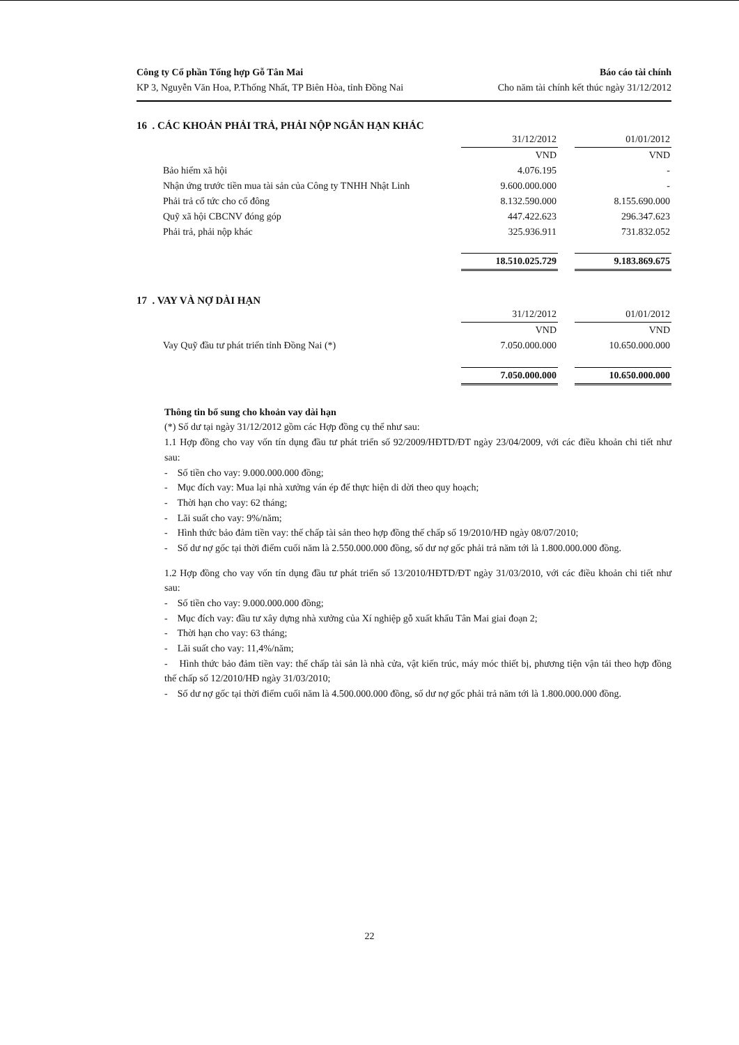Công ty Cổ phần Tổng hợp Gỗ Tân Mai
KP 3, Nguyễn Văn Hoa, P.Thống Nhất, TP Biên Hòa, tỉnh Đồng Nai
Báo cáo tài chính
Cho năm tài chính kết thúc ngày 31/12/2012
16 . CÁC KHOẢN PHẢI TRẢ, PHẢI NỘP NGẮN HẠN KHÁC
| | 31/12/2012 | | 01/01/2012 |
| | VND | | VND |
| Bảo hiểm xã hội | 4.076.195 | | - |
| Nhận ứng trước tiền mua tài sản của Công ty TNHH Nhật Linh | 9.600.000.000 | | - |
| Phải trả cổ tức cho cổ đông | 8.132.590.000 | | 8.155.690.000 |
| Quỹ xã hội CBCNV đóng góp | 447.422.623 | | 296.347.623 |
| Phải trả, phải nộp khác | 325.936.911 | | 731.832.052 |
| | 18.510.025.729 | | 9.183.869.675 |
17 . VAY VÀ NỢ DÀI HẠN
| | 31/12/2012 | | 01/01/2012 |
| | VND | | VND |
| Vay Quỹ đầu tư phát triển tỉnh Đồng Nai (*) | 7.050.000.000 | | 10.650.000.000 |
| | 7.050.000.000 | | 10.650.000.000 |
Thông tin bổ sung cho khoản vay dài hạn
(*) Số dư tại ngày 31/12/2012 gồm các Hợp đồng cụ thể như sau:
1.1 Hợp đồng cho vay vốn tín dụng đầu tư phát triển số 92/2009/HĐTD/ĐT ngày 23/04/2009, với các điều khoản chi tiết như sau:
- Số tiền cho vay: 9.000.000.000 đồng;
- Mục đích vay: Mua lại nhà xưởng ván ép để thực hiện di dời theo quy hoạch;
- Thời hạn cho vay: 62 tháng;
- Lãi suất cho vay: 9%/năm;
- Hình thức bảo đảm tiền vay: thế chấp tài sản theo hợp đồng thế chấp số 19/2010/HĐ ngày 08/07/2010;
- Số dư nợ gốc tại thời điểm cuối năm là 2.550.000.000 đồng, số dư nợ gốc phải trả năm tới là 1.800.000.000 đồng.
1.2 Hợp đồng cho vay vốn tín dụng đầu tư phát triển số 13/2010/HĐTD/ĐT ngày 31/03/2010, với các điều khoản chi tiết như sau:
- Số tiền cho vay: 9.000.000.000 đồng;
- Mục đích vay: đầu tư xây dựng nhà xưởng của Xí nghiệp gỗ xuất khẩu Tân Mai giai đoạn 2;
- Thời hạn cho vay: 63 tháng;
- Lãi suất cho vay: 11,4%/năm;
- Hình thức bảo đảm tiền vay: thế chấp tài sản là nhà cửa, vật kiến trúc, máy móc thiết bị, phương tiện vận tải theo hợp đồng thế chấp số 12/2010/HĐ ngày 31/03/2010;
- Số dư nợ gốc tại thời điểm cuối năm là 4.500.000.000 đồng, số dư nợ gốc phải trả năm tới là 1.800.000.000 đồng.
22